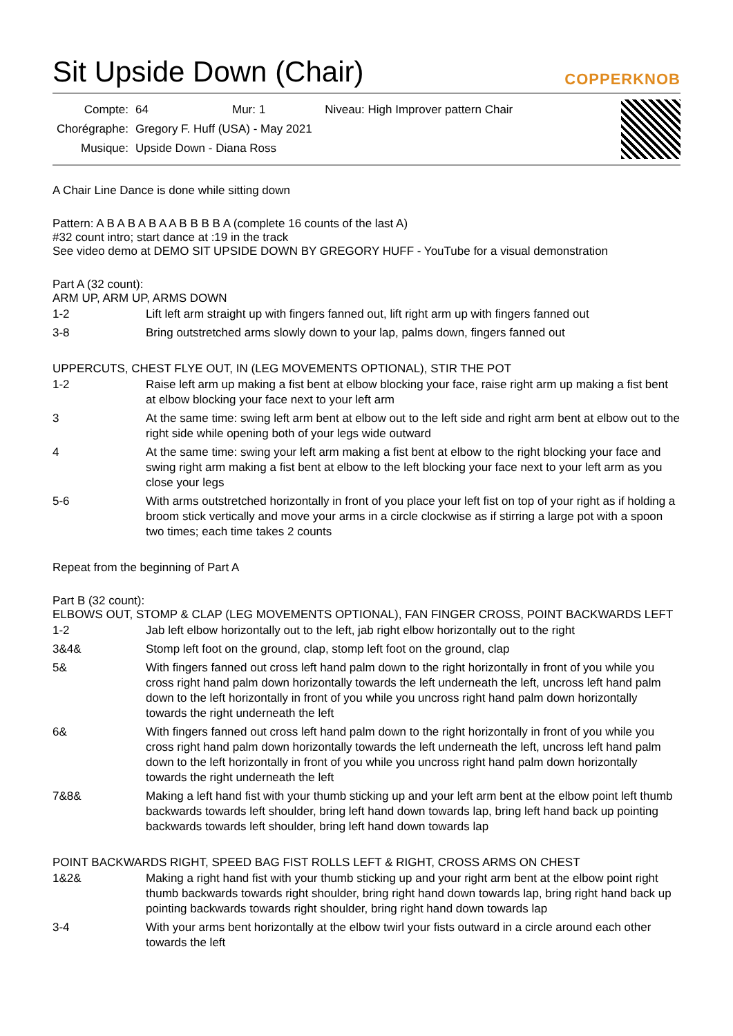Sit Upside Down (Chair)
COPPERKNOB
| Compte: | 64 | Mur: 1 | Niveau: High Improver pattern Chair |
| Chorégraphe: | Gregory F. Huff (USA) - May 2021 | | |
| Musique: | Upside Down - Diana Ross | | |
A Chair Line Dance is done while sitting down
Pattern: A B A B A B A A B B B B A (complete 16 counts of the last A)
#32 count intro; start dance at :19 in the track
See video demo at DEMO SIT UPSIDE DOWN BY GREGORY HUFF - YouTube for a visual demonstration
Part A (32 count):
ARM UP, ARM UP, ARMS DOWN
| 1-2 | Lift left arm straight up with fingers fanned out, lift right arm up with fingers fanned out |
| 3-8 | Bring outstretched arms slowly down to your lap, palms down, fingers fanned out |
UPPERCUTS, CHEST FLYE OUT, IN (LEG MOVEMENTS OPTIONAL), STIR THE POT
| 1-2 | Raise left arm up making a fist bent at elbow blocking your face, raise right arm up making a fist bent at elbow blocking your face next to your left arm |
| 3 | At the same time: swing left arm bent at elbow out to the left side and right arm bent at elbow out to the right side while opening both of your legs wide outward |
| 4 | At the same time: swing your left arm making a fist bent at elbow to the right blocking your face and swing right arm making a fist bent at elbow to the left blocking your face next to your left arm as you close your legs |
| 5-6 | With arms outstretched horizontally in front of you place your left fist on top of your right as if holding a broom stick vertically and move your arms in a circle clockwise as if stirring a large pot with a spoon two times; each time takes 2 counts |
Repeat from the beginning of Part A
Part B (32 count):
ELBOWS OUT, STOMP & CLAP (LEG MOVEMENTS OPTIONAL), FAN FINGER CROSS, POINT BACKWARDS LEFT
| 1-2 | Jab left elbow horizontally out to the left, jab right elbow horizontally out to the right |
| 3&4& | Stomp left foot on the ground, clap, stomp left foot on the ground, clap |
| 5& | With fingers fanned out cross left hand palm down to the right horizontally in front of you while you cross right hand palm down horizontally towards the left underneath the left, uncross left hand palm down to the left horizontally in front of you while you uncross right hand palm down horizontally towards the right underneath the left |
| 6& | With fingers fanned out cross left hand palm down to the right horizontally in front of you while you cross right hand palm down horizontally towards the left underneath the left, uncross left hand palm down to the left horizontally in front of you while you uncross right hand palm down horizontally towards the right underneath the left |
| 7&8& | Making a left hand fist with your thumb sticking up and your left arm bent at the elbow point left thumb backwards towards left shoulder, bring left hand down towards lap, bring left hand back up pointing backwards towards left shoulder, bring left hand down towards lap |
POINT BACKWARDS RIGHT, SPEED BAG FIST ROLLS LEFT & RIGHT, CROSS ARMS ON CHEST
| 1&2& | Making a right hand fist with your thumb sticking up and your right arm bent at the elbow point right thumb backwards towards right shoulder, bring right hand down towards lap, bring right hand back up pointing backwards towards right shoulder, bring right hand down towards lap |
| 3-4 | With your arms bent horizontally at the elbow twirl your fists outward in a circle around each other towards the left |